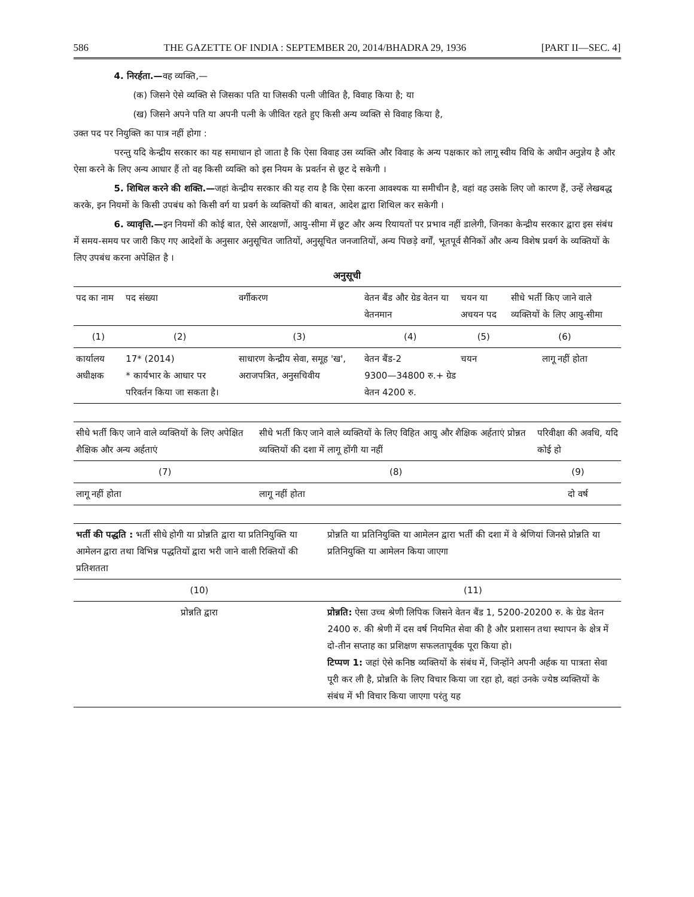586 THE GAZETTE OF INDIA : SEPTEMBER 20, 2014/BHADRA 29, 1936 [PART II—SEC. 4]
4. निरर्हता.—वह व्यक्ति,—
(क) जिसने ऐसे व्यक्ति से जिसका पति या जिसकी पत्नी जीवित है, विवाह किया है; या
(ख) जिसने अपने पति या अपनी पत्नी के जीवित रहते हुए किसी अन्य व्यक्ति से विवाह किया है,
उक्त पद पर नियुक्ति का पात्र नहीं होगा :
परन्तु यदि केन्द्रीय सरकार का यह समाधान हो जाता है कि ऐसा विवाह उस व्यक्ति और विवाह के अन्य पक्षकार को लागू स्वीय विधि के अधीन अनुज्ञेय है और ऐसा करने के लिए अन्य आधार हैं तो वह किसी व्यक्ति को इस नियम के प्रवर्तन से छूट दे सकेगी ।
5. शिथिल करने की शक्ति.—जहां केन्द्रीय सरकार की यह राय है कि ऐसा करना आवश्यक या समीचीन है, वहां वह उसके लिए जो कारण हैं, उन्हें लेखबद्ध करके, इन नियमों के किसी उपबंध को किसी वर्ग या प्रवर्ग के व्यक्तियों की बाबत, आदेश द्वारा शिथिल कर सकेगी ।
6. व्यावृत्ति.—इन नियमों की कोई बात, ऐसे आरक्षणों, आयु-सीमा में छूट और अन्य रियायतों पर प्रभाव नहीं डालेगी, जिनका केन्द्रीय सरकार द्वारा इस संबंध में समय-समय पर जारी किए गए आदेशों के अनुसार अनुसूचित जातियों, अनुसूचित जनजातियों, अन्य पिछड़े वर्गों, भूतपूर्व सैनिकों और अन्य विशेष प्रवर्ग के व्यक्तियों के लिए उपबंध करना अपेक्षित है ।
अनुसूची
| पद का नाम | पद संख्या | वर्गीकरण | वेतन बैंड और ग्रेड वेतन या वेतनमान | चयन या अचयन पद | सीधे भर्ती किए जाने वाले व्यक्तियों के लिए आयु-सीमा |
| --- | --- | --- | --- | --- | --- |
| (1) | (2) | (3) | (4) | (5) | (6) |
| कार्यालय अधीक्षक | 17* (2014) * कार्यभार के आधार पर परिवर्तन किया जा सकता है। | साधारण केन्द्रीय सेवा, समूह 'ख', अराजपत्रित, अनुसचिवीय | वेतन बैंड-2 9300—34800 रु.+ ग्रेड वेतन 4200 रु. | चयन | लागू नहीं होता |
| सीधे भर्ती किए जाने वाले व्यक्तियों के लिए अपेक्षित शैक्षिक और अन्य अर्हताएं | सीधे भर्ती किए जाने वाले व्यक्तियों के लिए विहित आयु और शैक्षिक अर्हताएं प्रोन्नत व्यक्तियों की दशा में लागू होंगी या नहीं | परिवीक्षा की अवधि, यदि कोई हो |
| --- | --- | --- |
| (7) | (8) | (9) |
| लागू नहीं होता | लागू नहीं होता | दो वर्ष |
| भर्ती की पद्धति : भर्ती सीधे होगी या प्रोन्नति द्वारा या प्रतिनियुक्ति या आमेलन द्वारा तथा विभिन्न पद्धतियों द्वारा भरी जाने वाली रिक्तियों की प्रतिशतता | प्रोन्नति या प्रतिनियुक्ति या आमेलन द्वारा भर्ती की दशा में वे श्रेणियां जिनसे प्रोन्नति या प्रतिनियुक्ति या आमेलन किया जाएगा |
| --- | --- |
| (10) | (11) |
| प्रोन्नति द्वारा | प्रोन्नति: ऐसा उच्च श्रेणी लिपिक जिसने वेतन बैंड 1, 5200-20200 रु. के ग्रेड वेतन 2400 रु. की श्रेणी में दस वर्ष नियमित सेवा की है और प्रशासन तथा स्थापन के क्षेत्र में दो-तीन सप्ताह का प्रशिक्षण सफलतापूर्वक पूरा किया हो। टिप्पण 1: जहां ऐसे कनिष्ठ व्यक्तियों के संबंध में, जिन्होंने अपनी अर्हक या पात्रता सेवा पूरी कर ली है, प्रोन्नति के लिए विचार किया जा रहा हो, वहां उनके ज्येष्ठ व्यक्तियों के संबंध में भी विचार किया जाएगा परंतु यह |